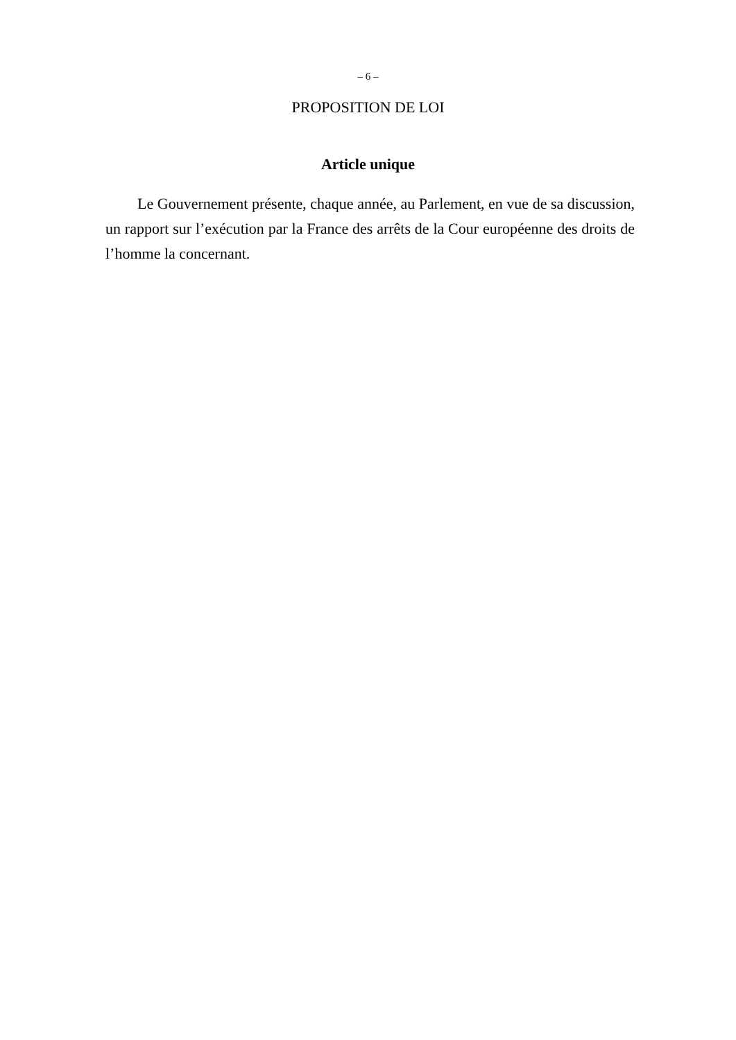– 6 –
PROPOSITION DE LOI
Article unique
Le Gouvernement présente, chaque année, au Parlement, en vue de sa discussion, un rapport sur l’exécution par la France des arrêts de la Cour européenne des droits de l’homme la concernant.